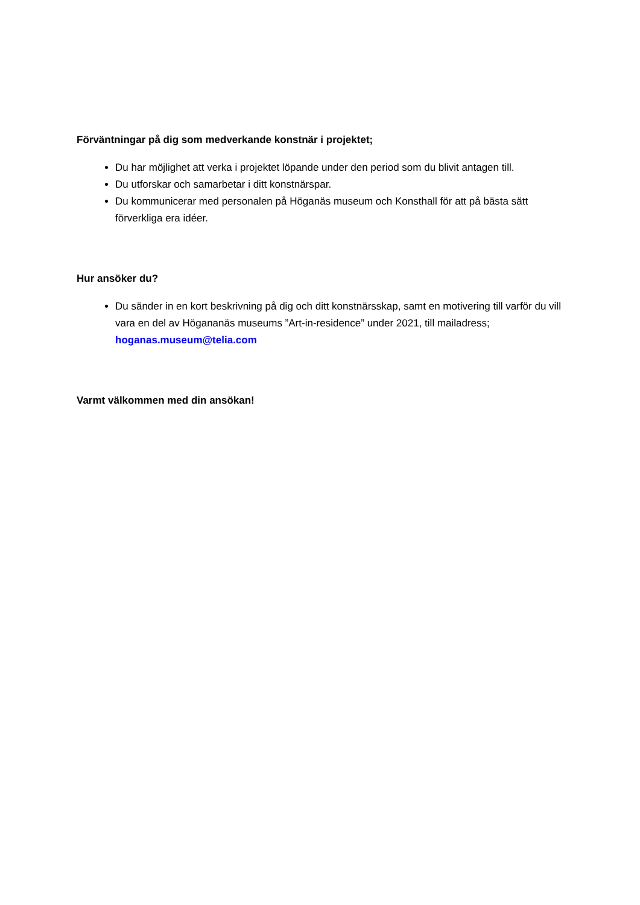Förväntningar på dig som medverkande konstnär i projektet;
Du har möjlighet att verka i projektet löpande under den period som du blivit antagen till.
Du utforskar och samarbetar i ditt konstnärspar.
Du kommunicerar med personalen på Höganäs museum och Konsthall för att på bästa sätt förverkliga era idéer.
Hur ansöker du?
Du sänder in en kort beskrivning på dig och ditt konstnärsskap, samt en motivering till varför du vill vara en del av Högananäs museums ”Art-in-residence” under 2021, till mailadress; hoganas.museum@telia.com
Varmt välkommen med din ansökan!